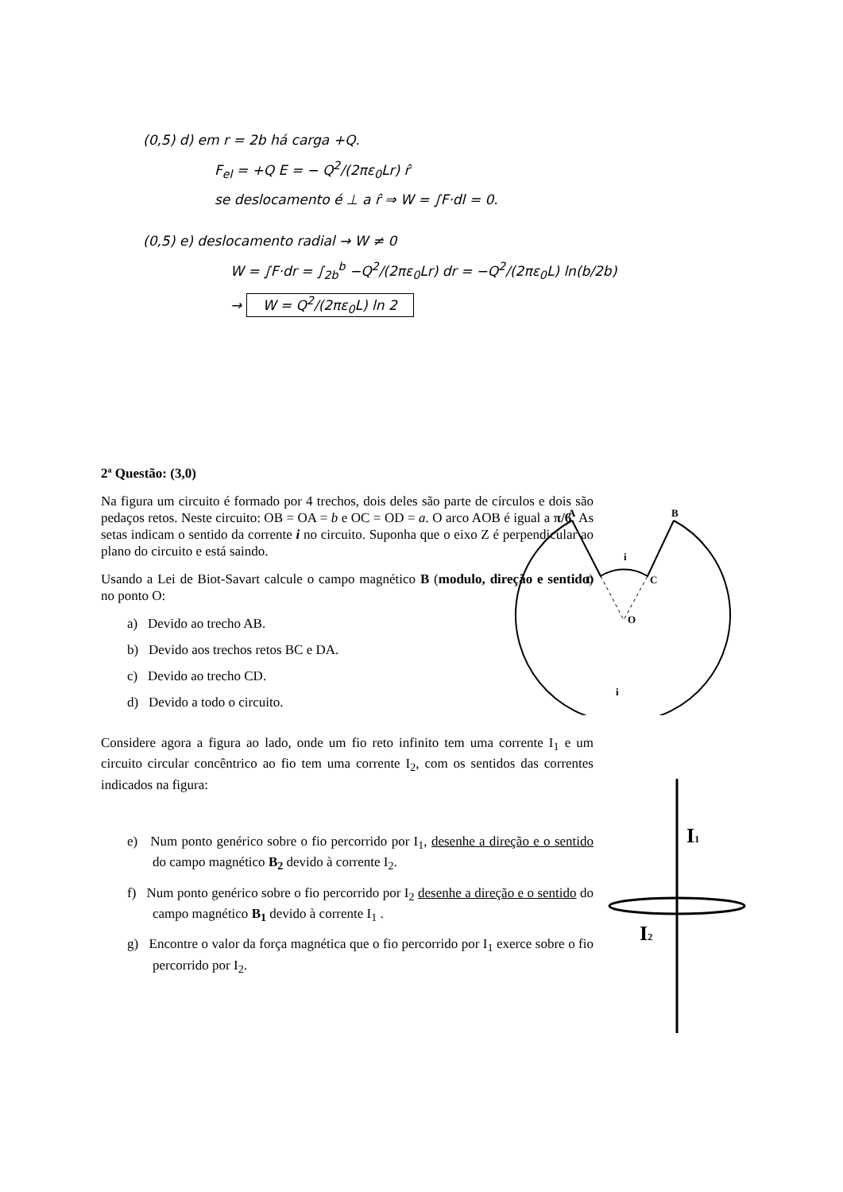(0,5) d) em r = 2b há carga +Q.
F<sub>el</sub> = +Q E = − Q<sup>2</sup>/(2πε<sub>0</sub>Lr) r̂
se deslocamento é ⊥ a r̂ ⇒ W = ∫F·dl = 0.
(0,5) e) deslocamento radial → W ≠ 0
W = ∫F·dr = ∫<sub>2b</sub><sup>b</sup> −Q<sup>2</sup>/(2πε<sub>0</sub>Lr) dr = −Q<sup>2</sup>/(2πε<sub>0</sub>L) ln(b/2b)
→ W = Q<sup>2</sup>/(2πε<sub>0</sub>L) ln 2
2ª Questão: (3,0)
Na figura um circuito é formado por 4 trechos, dois deles são parte de círculos e dois são pedaços retos. Neste circuito: OB = OA = b e OC = OD = a. O arco AOB é igual a π/6. As setas indicam o sentido da corrente i no circuito. Suponha que o eixo Z é perpendicular ao plano do circuito e está saindo.
Usando a Lei de Biot-Savart calcule o campo magnético B (modulo, direção e sentido) no ponto O:
a) Devido ao trecho AB.
b) Devido aos trechos retos BC e DA.
c) Devido ao trecho CD.
d) Devido a todo o circuito.
Considere agora a figura ao lado, onde um fio reto infinito tem uma corrente I<sub>1</sub> e um circuito circular concêntrico ao fio tem uma corrente I<sub>2</sub>, com os sentidos das correntes indicados na figura:
e) Num ponto genérico sobre o fio percorrido por I<sub>1</sub>, desenhe a direção e o sentido do campo magnético B<sub>2</sub> devido à corrente I<sub>2</sub>.
f) Num ponto genérico sobre o fio percorrido por I<sub>2</sub> desenhe a direção e o sentido do campo magnético B<sub>1</sub> devido à corrente I<sub>1</sub> .
g) Encontre o valor da força magnética que o fio percorrido por I<sub>1</sub> exerce sobre o fio percorrido por I<sub>2</sub>.
A
B
D
C
O
i
i
I1
I2